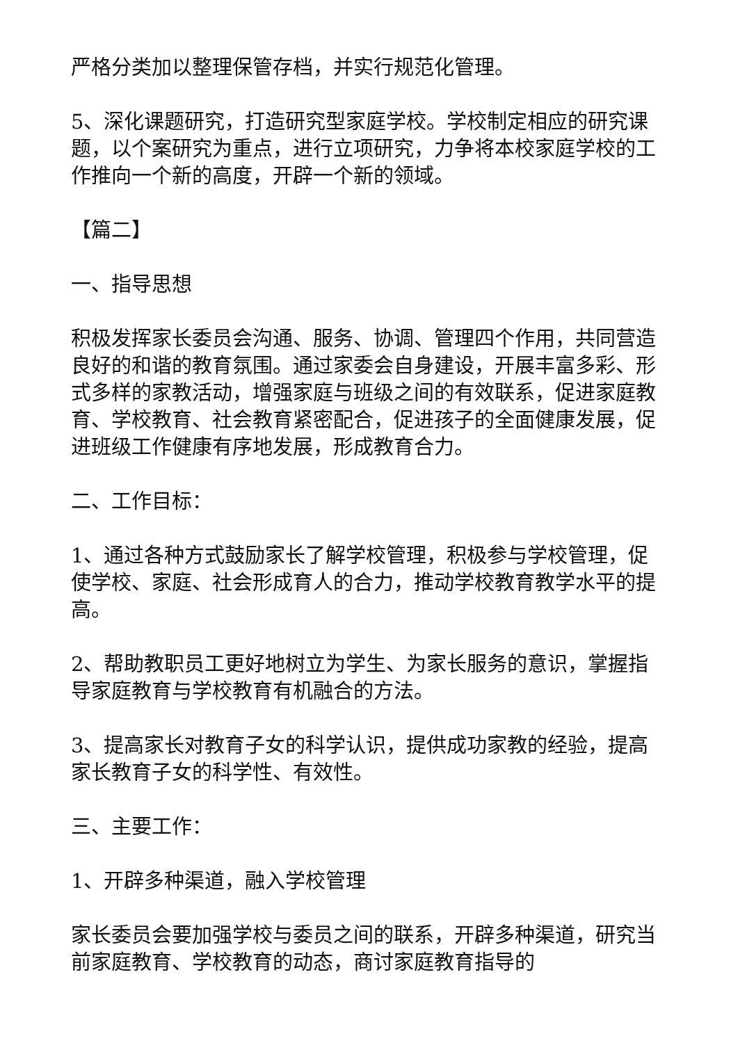严格分类加以整理保管存档，并实行规范化管理。
5、深化课题研究，打造研究型家庭学校。学校制定相应的研究课题，以个案研究为重点，进行立项研究，力争将本校家庭学校的工作推向一个新的高度，开辟一个新的领域。
【篇二】
一、指导思想
积极发挥家长委员会沟通、服务、协调、管理四个作用，共同营造良好的和谐的教育氛围。通过家委会自身建设，开展丰富多彩、形式多样的家教活动，增强家庭与班级之间的有效联系，促进家庭教育、学校教育、社会教育紧密配合，促进孩子的全面健康发展，促进班级工作健康有序地发展，形成教育合力。
二、工作目标：
1、通过各种方式鼓励家长了解学校管理，积极参与学校管理，促使学校、家庭、社会形成育人的合力，推动学校教育教学水平的提高。
2、帮助教职员工更好地树立为学生、为家长服务的意识，掌握指导家庭教育与学校教育有机融合的方法。
3、提高家长对教育子女的科学认识，提供成功家教的经验，提高家长教育子女的科学性、有效性。
三、主要工作：
1、开辟多种渠道，融入学校管理
家长委员会要加强学校与委员之间的联系，开辟多种渠道，研究当前家庭教育、学校教育的动态，商讨家庭教育指导的